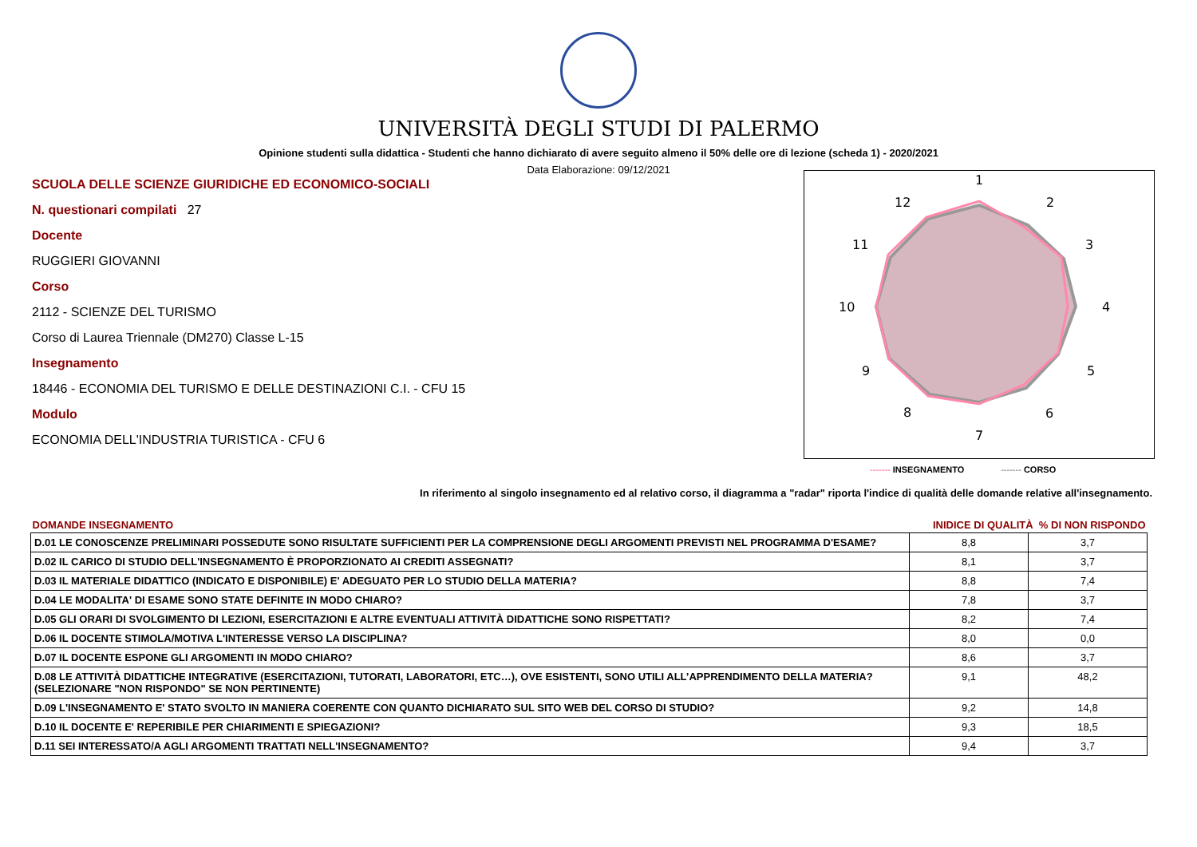UNIVERSITÀ DEGLI STUDI DI PALERMO
Opinione studenti sulla didattica - Studenti che hanno dichiarato di avere seguito almeno il 50% delle ore di lezione (scheda 1) - 2020/2021
Data Elaborazione: 09/12/2021
SCUOLA DELLE SCIENZE GIURIDICHE ED ECONOMICO-SOCIALI
N. questionari compilati 27
Docente
RUGGIERI GIOVANNI
Corso
2112 - SCIENZE DEL TURISMO
Corso di Laurea Triennale (DM270) Classe L-15
Insegnamento
18446 - ECONOMIA DEL TURISMO E DELLE DESTINAZIONI C.I. - CFU 15
Modulo
ECONOMIA DELL'INDUSTRIA TURISTICA - CFU 6
1
2
3
4
5
6
7
8
9
10
11
12
------- INSEGNAMENTO ------- CORSO
In riferimento al singolo insegnamento ed al relativo corso, il diagramma a "radar" riporta l'indice di qualità delle domande relative all'insegnamento.
| DOMANDE INSEGNAMENTO | INIDICE DI QUALITÀ % DI NON RISPONDO | |
| --- | --- | --- |
| D.01 LE CONOSCENZE PRELIMINARI POSSEDUTE SONO RISULTATE SUFFICIENTI PER LA COMPRENSIONE DEGLI ARGOMENTI PREVISTI NEL PROGRAMMA D'ESAME? | 8,8 | 3,7 |
| D.02 IL CARICO DI STUDIO DELL'INSEGNAMENTO È PROPORZIONATO AI CREDITI ASSEGNATI? | 8,1 | 3,7 |
| D.03 IL MATERIALE DIDATTICO (INDICATO E DISPONIBILE) E' ADEGUATO PER LO STUDIO DELLA MATERIA? | 8,8 | 7,4 |
| D.04 LE MODALITA' DI ESAME SONO STATE DEFINITE IN MODO CHIARO? | 7,8 | 3,7 |
| D.05 GLI ORARI DI SVOLGIMENTO DI LEZIONI, ESERCITAZIONI E ALTRE EVENTUALI ATTIVITÀ DIDATTICHE SONO RISPETTATI? | 8,2 | 7,4 |
| D.06 IL DOCENTE STIMOLA/MOTIVA L'INTERESSE VERSO LA DISCIPLINA? | 8,0 | 0,0 |
| D.07 IL DOCENTE ESPONE GLI ARGOMENTI IN MODO CHIARO? | 8,6 | 3,7 |
| D.08 LE ATTIVITÀ DIDATTICHE INTEGRATIVE (ESERCITAZIONI, TUTORATI, LABORATORI, ETC…), OVE ESISTENTI, SONO UTILI ALL’APPRENDIMENTO DELLA MATERIA? (SELEZIONARE "NON RISPONDO" SE NON PERTINENTE) | 9,1 | 48,2 |
| D.09 L'INSEGNAMENTO E' STATO SVOLTO IN MANIERA COERENTE CON QUANTO DICHIARATO SUL SITO WEB DEL CORSO DI STUDIO? | 9,2 | 14,8 |
| D.10 IL DOCENTE E' REPERIBILE PER CHIARIMENTI E SPIEGAZIONI? | 9,3 | 18,5 |
| D.11 SEI INTERESSATO/A AGLI ARGOMENTI TRATTATI NELL'INSEGNAMENTO? | 9,4 | 3,7 |